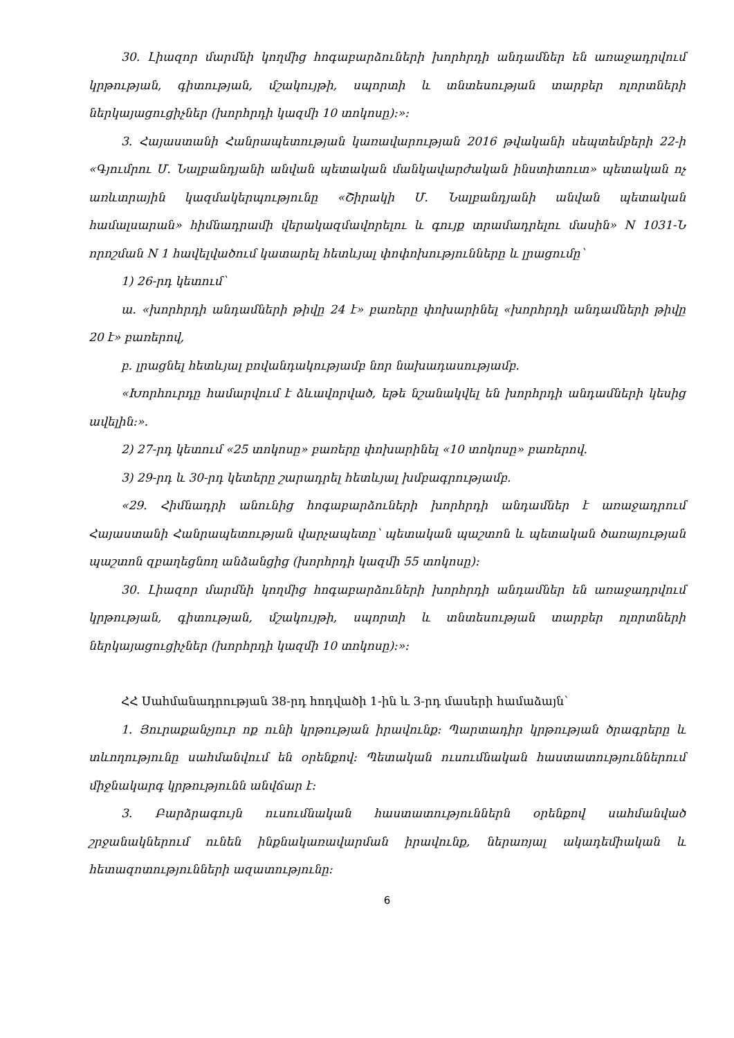30. Լիազոր մարմնի կողմից հոգաբարձուների խորհրդի անդամներ են առաջադրվում կրթության, գիտության, մշակույթի, սպորտի և տնտեսության տարբեր ոլորտների ներկայացուցիչներ (խորհրդի կազմի 10 տոկոսը):»:
3. Հայաստանի Հանրապետության կառավարության 2016 թվականի սեպտեմբերի 22-ի «Գյումրու Մ. Նալբանդյանի անվան պետական մանկավարժական ինստիտուտ» պետական ոչ առևտրային կազմակերպությունը «Շիրակի Մ. Նալբանդյանի անվան պետական համալսարան» հիմնադրամի վերակազմավորելու և գույք տրամադրելու մասին» N 1031-Ն որոշման N 1 հավելվածում կատարել հետևյալ փոփոխությունները և լրացումը՝
1) 26-րդ կետում՝
ա. «խորհրդի անդամների թիվը 24 է» բառերը փոխարինել «խորհրդի անդամների թիվը 20 է» բառերով,
բ. լրացնել հետևյալ բովանդակությամբ նոր նախադասությամբ.
«Խորհուրդը համարվում է ձևավորված, եթե նշանակվել են խորհրդի անդամների կեսից ավելին:».
2) 27-րդ կետում «25 տոկոսը» բառերը փոխարինել «10 տոկոսը» բառերով.
3) 29-րդ և 30-րդ կետերը շարադրել հետևյալ խմբագրությամբ.
«29. Հիմնադրի անունից հոգաբարձուների խորհրդի անդամներ է առաջադրում Հայաստանի Հանրապետության վարչապետը՝ պետական պաշտոն և պետական ծառայության պաշտոն զբաղեցնող անձանցից (խորհրդի կազմի 55 տոկոսը):
30. Լիազոր մարմնի կողմից հոգաբարձուների խորհրդի անդամներ են առաջադրվում կրթության, գիտության, մշակույթի, սպորտի և տնտեսության տարբեր ոլորտների ներկայացուցիչներ (խորհրդի կազմի 10 տոկոսը):»:
ՀՀ Սահմանադրության 38-րդ հոդվածի 1-ին և 3-րդ մասերի համաձայն՝
1. Յուրաքանչյուր ոք ունի կրթության իրավունք: Պարտադիր կրթության ծրագրերը և տևողությունը սահմանվում են օրենքով: Պետական ուսումնական հաստատություններում միջնակարգ կրթությունն անվճար է:
3. Բարձրագույն ուսումնական հաստատություններն օրենքով սահմանված շրջանակներում ունեն ինքնակառավարման իրավունք, ներառյալ ակադեմիական և հետազոտությունների ազատությունը:
6